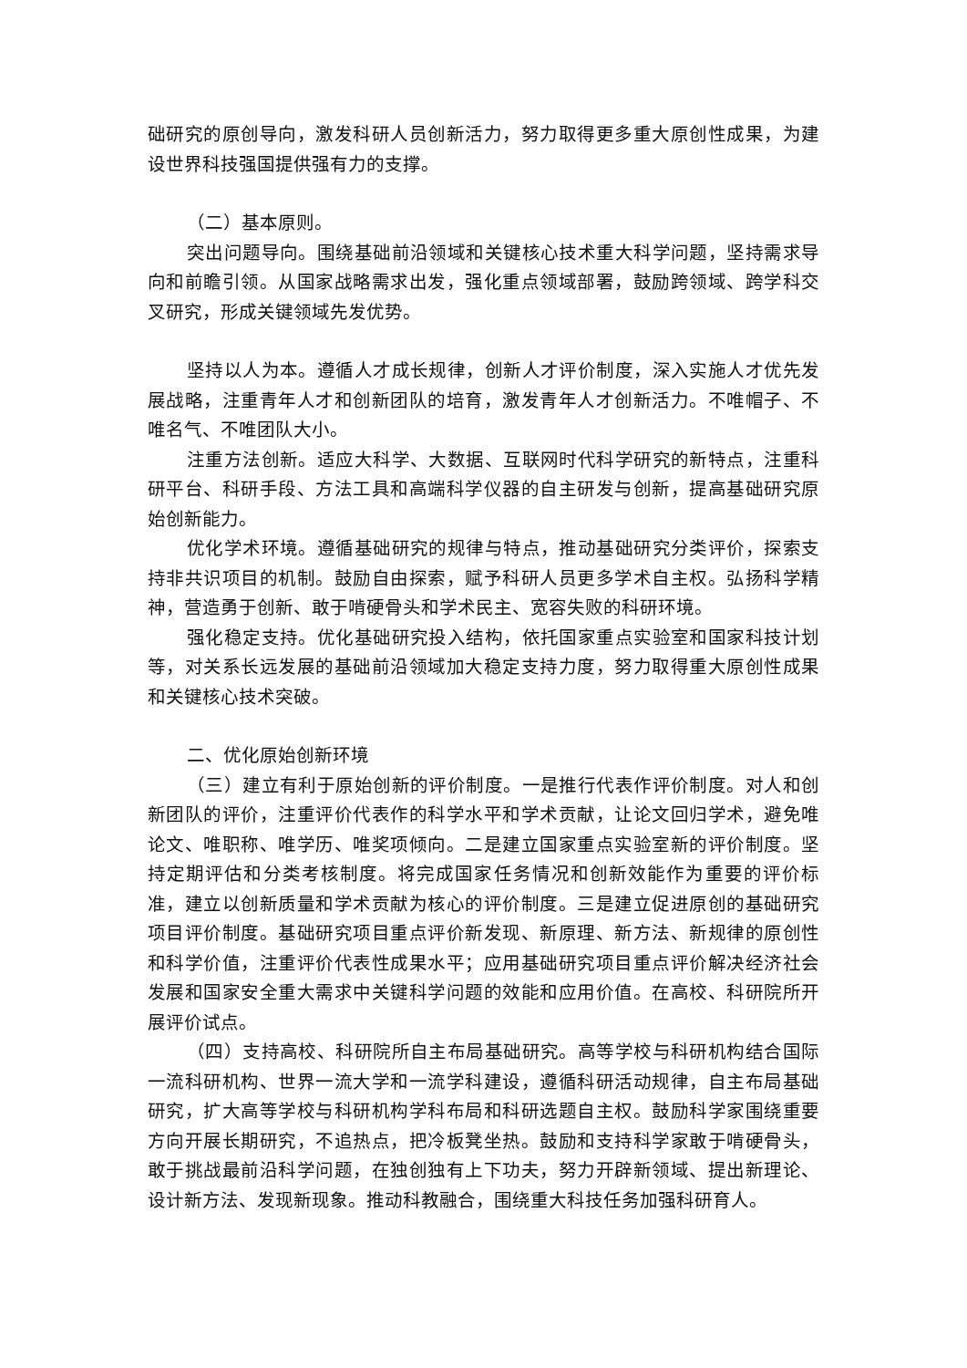础研究的原创导向，激发科研人员创新活力，努力取得更多重大原创性成果，为建设世界科技强国提供强有力的支撑。
（二）基本原则。
突出问题导向。围绕基础前沿领域和关键核心技术重大科学问题，坚持需求导向和前瞻引领。从国家战略需求出发，强化重点领域部署，鼓励跨领域、跨学科交叉研究，形成关键领域先发优势。
坚持以人为本。遵循人才成长规律，创新人才评价制度，深入实施人才优先发展战略，注重青年人才和创新团队的培育，激发青年人才创新活力。不唯帽子、不唯名气、不唯团队大小。
注重方法创新。适应大科学、大数据、互联网时代科学研究的新特点，注重科研平台、科研手段、方法工具和高端科学仪器的自主研发与创新，提高基础研究原始创新能力。
优化学术环境。遵循基础研究的规律与特点，推动基础研究分类评价，探索支持非共识项目的机制。鼓励自由探索，赋予科研人员更多学术自主权。弘扬科学精神，营造勇于创新、敢于啃硬骨头和学术民主、宽容失败的科研环境。
强化稳定支持。优化基础研究投入结构，依托国家重点实验室和国家科技计划等，对关系长远发展的基础前沿领域加大稳定支持力度，努力取得重大原创性成果和关键核心技术突破。
二、优化原始创新环境
（三）建立有利于原始创新的评价制度。一是推行代表作评价制度。对人和创新团队的评价，注重评价代表作的科学水平和学术贡献，让论文回归学术，避免唯论文、唯职称、唯学历、唯奖项倾向。二是建立国家重点实验室新的评价制度。坚持定期评估和分类考核制度。将完成国家任务情况和创新效能作为重要的评价标准，建立以创新质量和学术贡献为核心的评价制度。三是建立促进原创的基础研究项目评价制度。基础研究项目重点评价新发现、新原理、新方法、新规律的原创性和科学价值，注重评价代表性成果水平；应用基础研究项目重点评价解决经济社会发展和国家安全重大需求中关键科学问题的效能和应用价值。在高校、科研院所开展评价试点。
（四）支持高校、科研院所自主布局基础研究。高等学校与科研机构结合国际一流科研机构、世界一流大学和一流学科建设，遵循科研活动规律，自主布局基础研究，扩大高等学校与科研机构学科布局和科研选题自主权。鼓励科学家围绕重要方向开展长期研究，不追热点，把冷板凳坐热。鼓励和支持科学家敢于啃硬骨头，敢于挑战最前沿科学问题，在独创独有上下功夫，努力开辟新领域、提出新理论、设计新方法、发现新现象。推动科教融合，围绕重大科技任务加强科研育人。